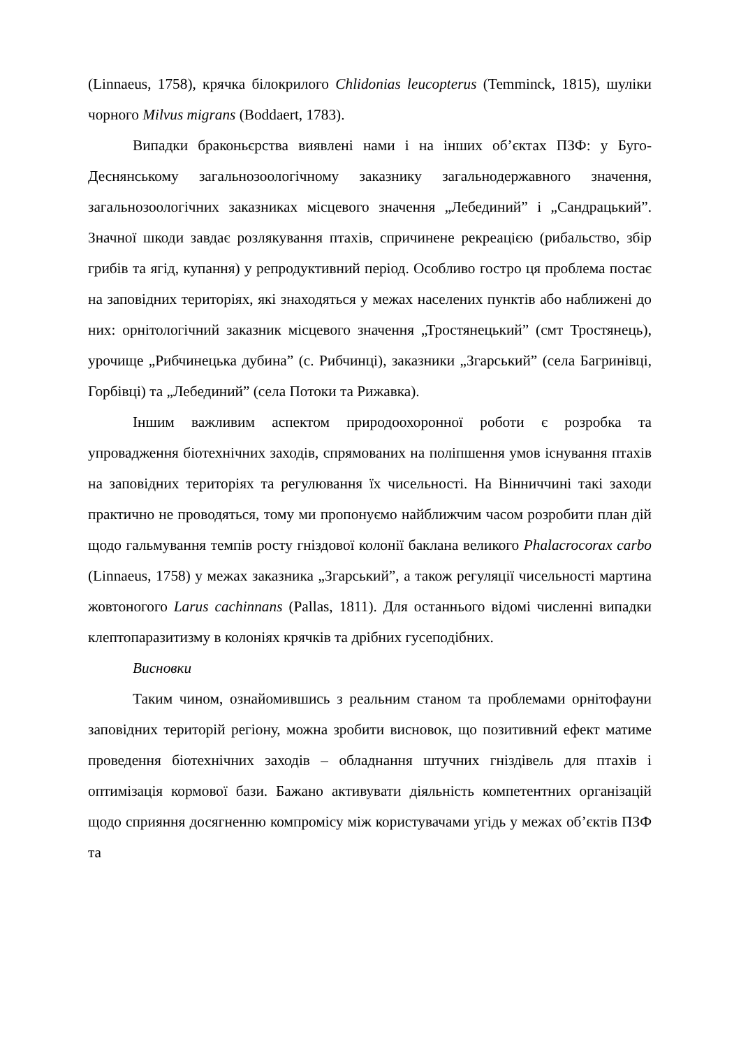(Linnaeus, 1758), крячка білокрилого Chlidonias leucopterus (Temminck, 1815), шуліки чорного Milvus migrans (Boddaert, 1783).
Випадки браконьєрства виявлені нами і на інших об’єктах ПЗФ: у Буго-Деснянському загальнозоологічному заказнику загальнодержавного значення, загальнозоологічних заказниках місцевого значення „Лебединий” і „Сандрацький”. Значної шкоди завдає розлякування птахів, спричинене рекреацією (рибальство, збір грибів та ягід, купання) у репродуктивний період. Особливо гостро ця проблема постає на заповідних територіях, які знаходяться у межах населених пунктів або наближені до них: орнітологічний заказник місцевого значення „Тростянецький” (смт Тростянець), урочище „Рибчинецька дубина” (с. Рибчинці), заказники „Згарський” (села Багринівці, Горбівці) та „Лебединий” (села Потоки та Рижавка).
Іншим важливим аспектом природоохоронної роботи є розробка та упровадження біотехнічних заходів, спрямованих на поліпшення умов існування птахів на заповідних територіях та регулювання їх чисельності. На Вінниччині такі заходи практично не проводяться, тому ми пропонуємо найближчим часом розробити план дій щодо гальмування темпів росту гніздової колонії баклана великого Phalacrocorax carbo (Linnaeus, 1758) у межах заказника „Згарський”, а також регуляції чисельності мартина жовтоногого Larus cachinnans (Pallas, 1811). Для останнього відомі численні випадки клептопаразитизму в колоніях крячків та дрібних гусеподібних.
Висновки
Таким чином, ознайомившись з реальним станом та проблемами орнітофауни заповідних територій регіону, можна зробити висновок, що позитивний ефект матиме проведення біотехнічних заходів – обладнання штучних гніздівель для птахів і оптимізація кормової бази. Бажано активувати діяльність компетентних організацій щодо сприяння досягненню компромісу між користувачами угідь у межах об’єктів ПЗФ та